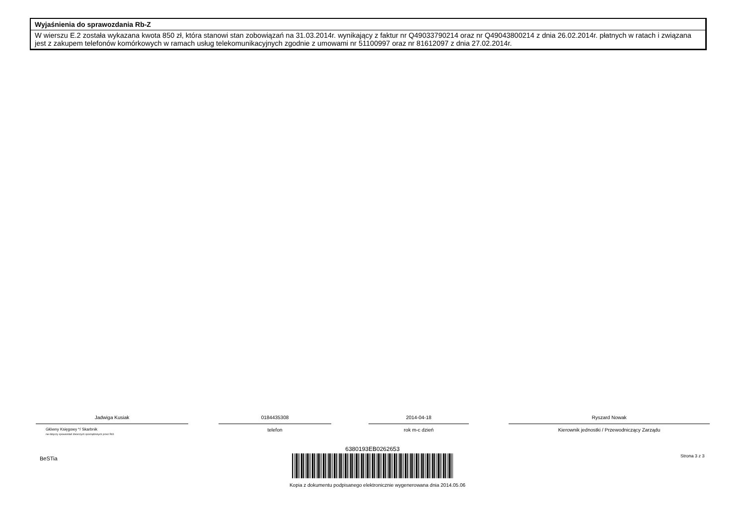Wyjaśnienia do sprawozdania Rb-Z
W wierszu E.2 została wykazana kwota 850 zł, która stanowi stan zobowiązań na 31.03.2014r. wynikający z faktur nr Q49033790214 oraz nr Q49043800214 z dnia 26.02.2014r. płatnych w ratach i związana jest z zakupem telefonów komórkowych w ramach usług telekomunikacyjnych zgodnie z umowami nr 51100997 oraz nr 81612097 z dnia 27.02.2014r.
Jadwiga Kusiak
Główny Księgowy */ Skarbnik
nie dotyczy sprawozdań zbiorczych sporządzonych przez RIO
0184435308
telefon
2014-04-18
rok m-c dzień
Ryszard Nowak
Kierownik jednostki / Przewodniczący Zarządu
BeSTia Strona 3 z 3
6380193EB0262653
Kopia z dokumentu podpisanego elektronicznie wygenerowana dnia 2014.05.06